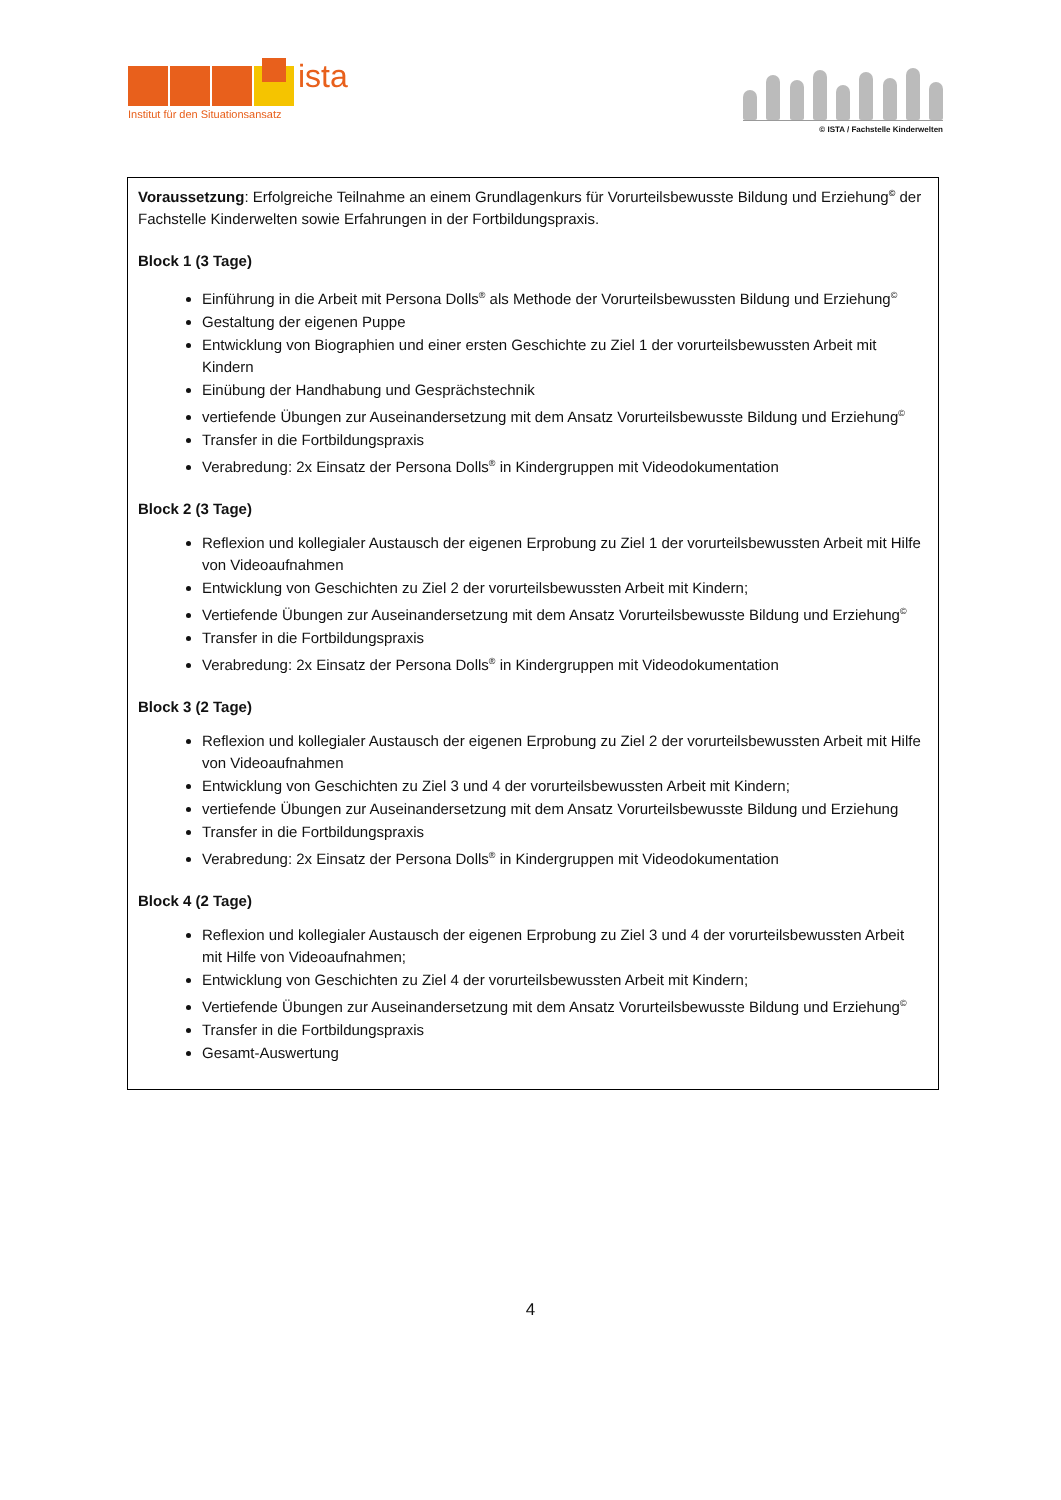ista
Institut für den Situationsansatz
© ISTA / Fachstelle Kinderwelten
Voraussetzung: Erfolgreiche Teilnahme an einem Grundlagenkurs für Vorurteilsbewusste Bildung und Erziehung<sup>©</sup> der Fachstelle Kinderwelten sowie Erfahrungen in der Fortbildungspraxis.
Block 1 (3 Tage)
Einführung in die Arbeit mit Persona Dolls<sup>®</sup> als Methode der Vorurteilsbewussten Bildung und Erziehung<sup>©</sup>
Gestaltung der eigenen Puppe
Entwicklung von Biographien und einer ersten Geschichte zu Ziel 1 der vorurteilsbewussten Arbeit mit Kindern
Einübung der Handhabung und Gesprächstechnik
vertiefende Übungen zur Auseinandersetzung mit dem Ansatz Vorurteilsbewusste Bildung und Erziehung<sup>©</sup>
Transfer in die Fortbildungspraxis
Verabredung: 2x Einsatz der Persona Dolls<sup>®</sup> in Kindergruppen mit Videodokumentation
Block 2 (3 Tage)
Reflexion und kollegialer Austausch der eigenen Erprobung zu Ziel 1 der vorurteilsbewussten Arbeit mit Hilfe von Videoaufnahmen
Entwicklung von Geschichten zu Ziel 2 der vorurteilsbewussten Arbeit mit Kindern;
Vertiefende Übungen zur Auseinandersetzung mit dem Ansatz Vorurteilsbewusste Bildung und Erziehung<sup>©</sup>
Transfer in die Fortbildungspraxis
Verabredung: 2x Einsatz der Persona Dolls<sup>®</sup> in Kindergruppen mit Videodokumentation
Block 3 (2 Tage)
Reflexion und kollegialer Austausch der eigenen Erprobung zu Ziel 2 der vorurteilsbewussten Arbeit mit Hilfe von Videoaufnahmen
Entwicklung von Geschichten zu Ziel 3 und 4 der vorurteilsbewussten Arbeit mit Kindern;
vertiefende Übungen zur Auseinandersetzung mit dem Ansatz Vorurteilsbewusste Bildung und Erziehung
Transfer in die Fortbildungspraxis
Verabredung: 2x Einsatz der Persona Dolls<sup>®</sup> in Kindergruppen mit Videodokumentation
Block 4 (2 Tage)
Reflexion und kollegialer Austausch der eigenen Erprobung zu Ziel 3 und 4 der vorurteilsbewussten Arbeit mit Hilfe von Videoaufnahmen;
Entwicklung von Geschichten zu Ziel 4 der vorurteilsbewussten Arbeit mit Kindern;
Vertiefende Übungen zur Auseinandersetzung mit dem Ansatz Vorurteilsbewusste Bildung und Erziehung<sup>©</sup>
Transfer in die Fortbildungspraxis
Gesamt-Auswertung
4